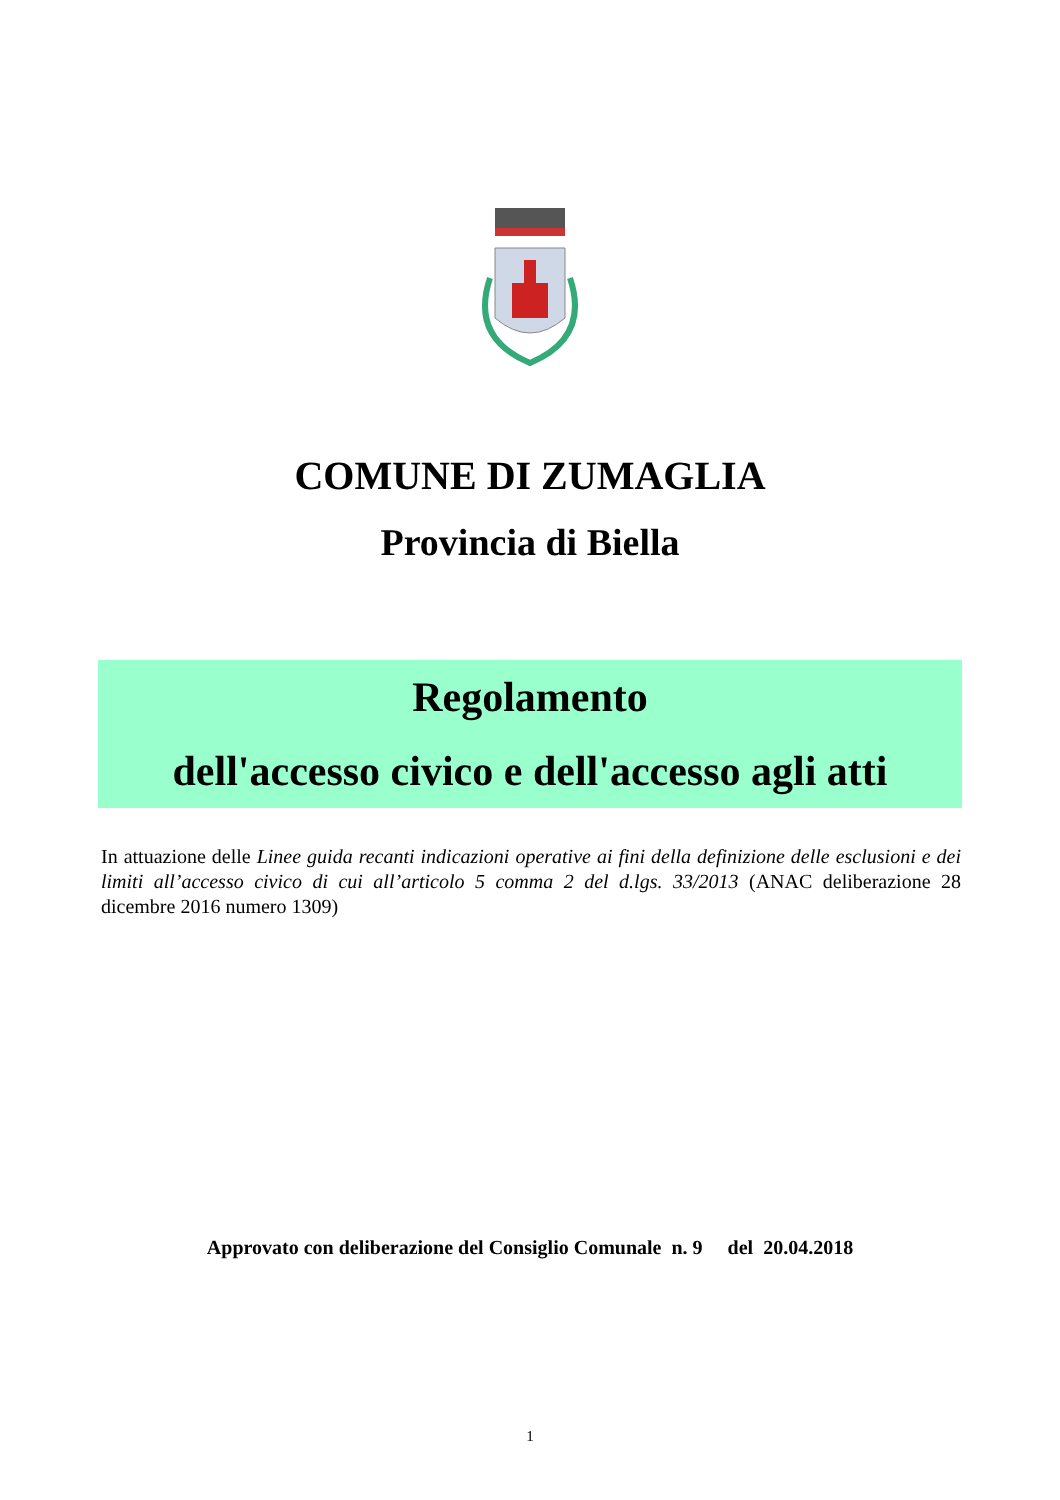COMUNE DI ZUMAGLIA
Provincia di Biella
Regolamento
dell'accesso civico e dell'accesso agli atti
In attuazione delle Linee guida recanti indicazioni operative ai fini della definizione delle esclusioni e dei limiti all’accesso civico di cui all’articolo 5 comma 2 del d.lgs. 33/2013 (ANAC deliberazione 28 dicembre 2016 numero 1309)
Approvato con deliberazione del Consiglio Comunale n. 9 del 20.04.2018
1